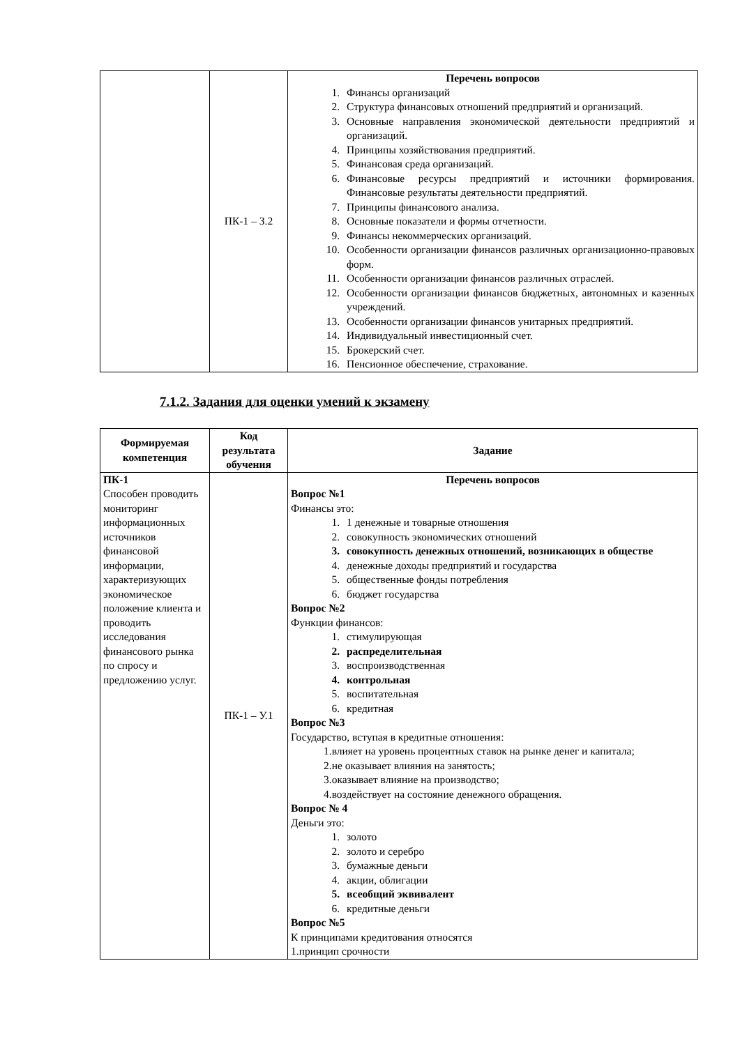| | ПК-1 – З.2 | Перечень вопросов 1. Финансы организаций 2. Структура финансовых отношений предприятий и организаций. 3. Основные направления экономической деятельности предприятий и организаций. 4. Принципы хозяйствования предприятий. 5. Финансовая среда организаций. 6. Финансовые ресурсы предприятий и источники формирования. Финансовые результаты деятельности предприятий. 7. Принципы финансового анализа. 8. Основные показатели и формы отчетности. 9. Финансы некоммерческих организаций. 10. Особенности организации финансов различных организационно-правовых форм. 11. Особенности организации финансов различных отраслей. 12. Особенности организации финансов бюджетных, автономных и казенных учреждений. 13. Особенности организации финансов унитарных предприятий. 14. Индивидуальный инвестиционный счет. 15. Брокерский счет. 16. Пенсионное обеспечение, страхование. |
7.1.2. Задания для оценки умений к экзамену
| Формируемая компетенция | Код результата обучения | Задание |
| --- | --- | --- |
| ПК-1 Способен проводить мониторинг информационных источников финансовой информации, характеризующих экономическое положение клиента и проводить исследования финансового рынка по спросу и предложению услуг. | ПК-1 – У.1 | Перечень вопросов Вопрос №1 Финансы это: 1. 1 денежные и товарные отношения 2. совокупность экономических отношений 3. совокупность денежных отношений, возникающих в обществе 4. денежные доходы предприятий и государства 5. общественные фонды потребления 6. бюджет государства Вопрос №2 Функции финансов: 1. стимулирующая 2. распределительная 3. воспроизводственная 4. контрольная 5. воспитательная 6. кредитная Вопрос №3 Государство, вступая в кредитные отношения: 1.влияет на уровень процентных ставок на рынке денег и капитала; 2.не оказывает влияния на занятость; 3.оказывает влияние на производство; 4.воздействует на состояние денежного обращения. Вопрос № 4 Деньги это: 1. золото 2. золото и серебро 3. бумажные деньги 4. акции, облигации 5. всеобщий эквивалент 6. кредитные деньги Вопрос №5 К принципами кредитования относятся 1.принцип срочности |